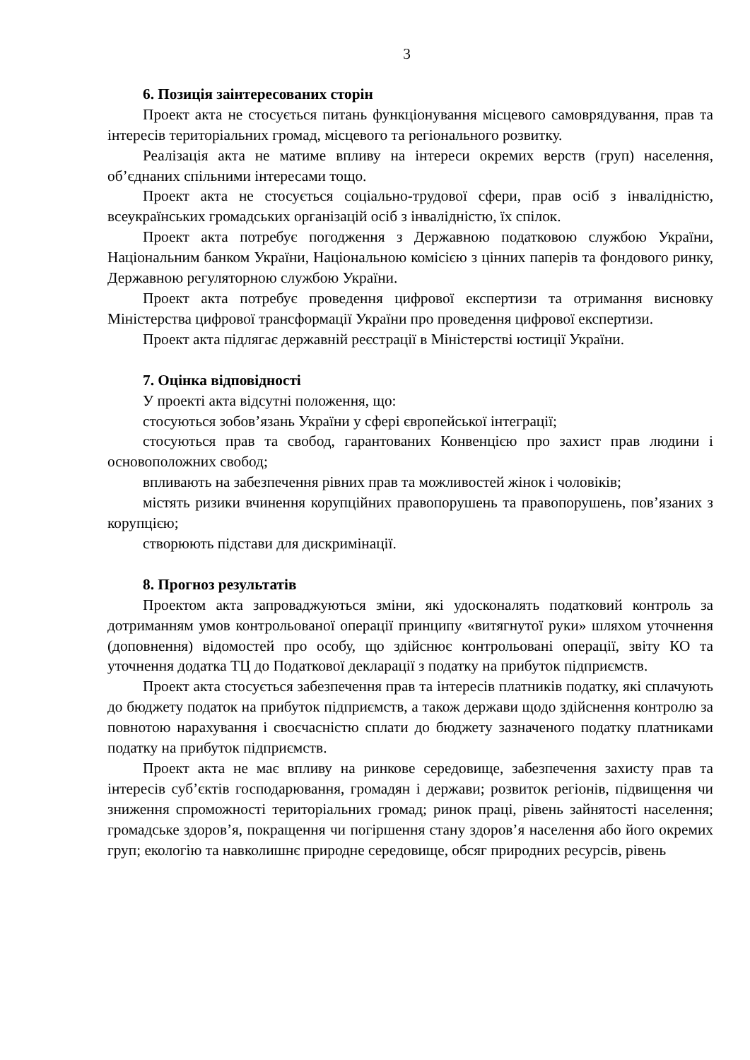3
6. Позиція заінтересованих сторін
Проект акта не стосується питань функціонування місцевого самоврядування, прав та інтересів територіальних громад, місцевого та регіонального розвитку.
Реалізація акта не матиме впливу на інтереси окремих верств (груп) населення, об’єднаних спільними інтересами тощо.
Проект акта не стосується соціально-трудової сфери, прав осіб з інвалідністю, всеукраїнських громадських організацій осіб з інвалідністю, їх спілок.
Проект акта потребує погодження з Державною податковою службою України, Національним банком України, Національною комісією з цінних паперів та фондового ринку, Державною регуляторною службою України.
Проект акта потребує проведення цифрової експертизи та отримання висновку Міністерства цифрової трансформації України про проведення цифрової експертизи.
Проект акта підлягає державній реєстрації в Міністерстві юстиції України.
7. Оцінка відповідності
У проекті акта відсутні положення, що:
стосуються зобов’язань України у сфері європейської інтеграції;
стосуються прав та свобод, гарантованих Конвенцією про захист прав людини і основоположних свобод;
впливають на забезпечення рівних прав та можливостей жінок і чоловіків;
містять ризики вчинення корупційних правопорушень та правопорушень, пов’язаних з корупцією;
створюють підстави для дискримінації.
8. Прогноз результатів
Проектом акта запроваджуються зміни, які удосконалять податковий контроль за дотриманням умов контрольованої операції принципу «витягнутої руки» шляхом уточнення (доповнення) відомостей про особу, що здійснює контрольовані операції, звіту КО та уточнення додатка ТЦ до Податкової декларації з податку на прибуток підприємств.
Проект акта стосується забезпечення прав та інтересів платників податку, які сплачують до бюджету податок на прибуток підприємств, а також держави щодо здійснення контролю за повнотою нарахування і своєчасністю сплати до бюджету зазначеного податку платниками податку на прибуток підприємств.
Проект акта не має впливу на ринкове середовище, забезпечення захисту прав та інтересів суб’єктів господарювання, громадян і держави; розвиток регіонів, підвищення чи зниження спроможності територіальних громад; ринок праці, рівень зайнятості населення; громадське здоров’я, покращення чи погіршення стану здоров’я населення або його окремих груп; екологію та навколишнє природне середовище, обсяг природних ресурсів, рівень